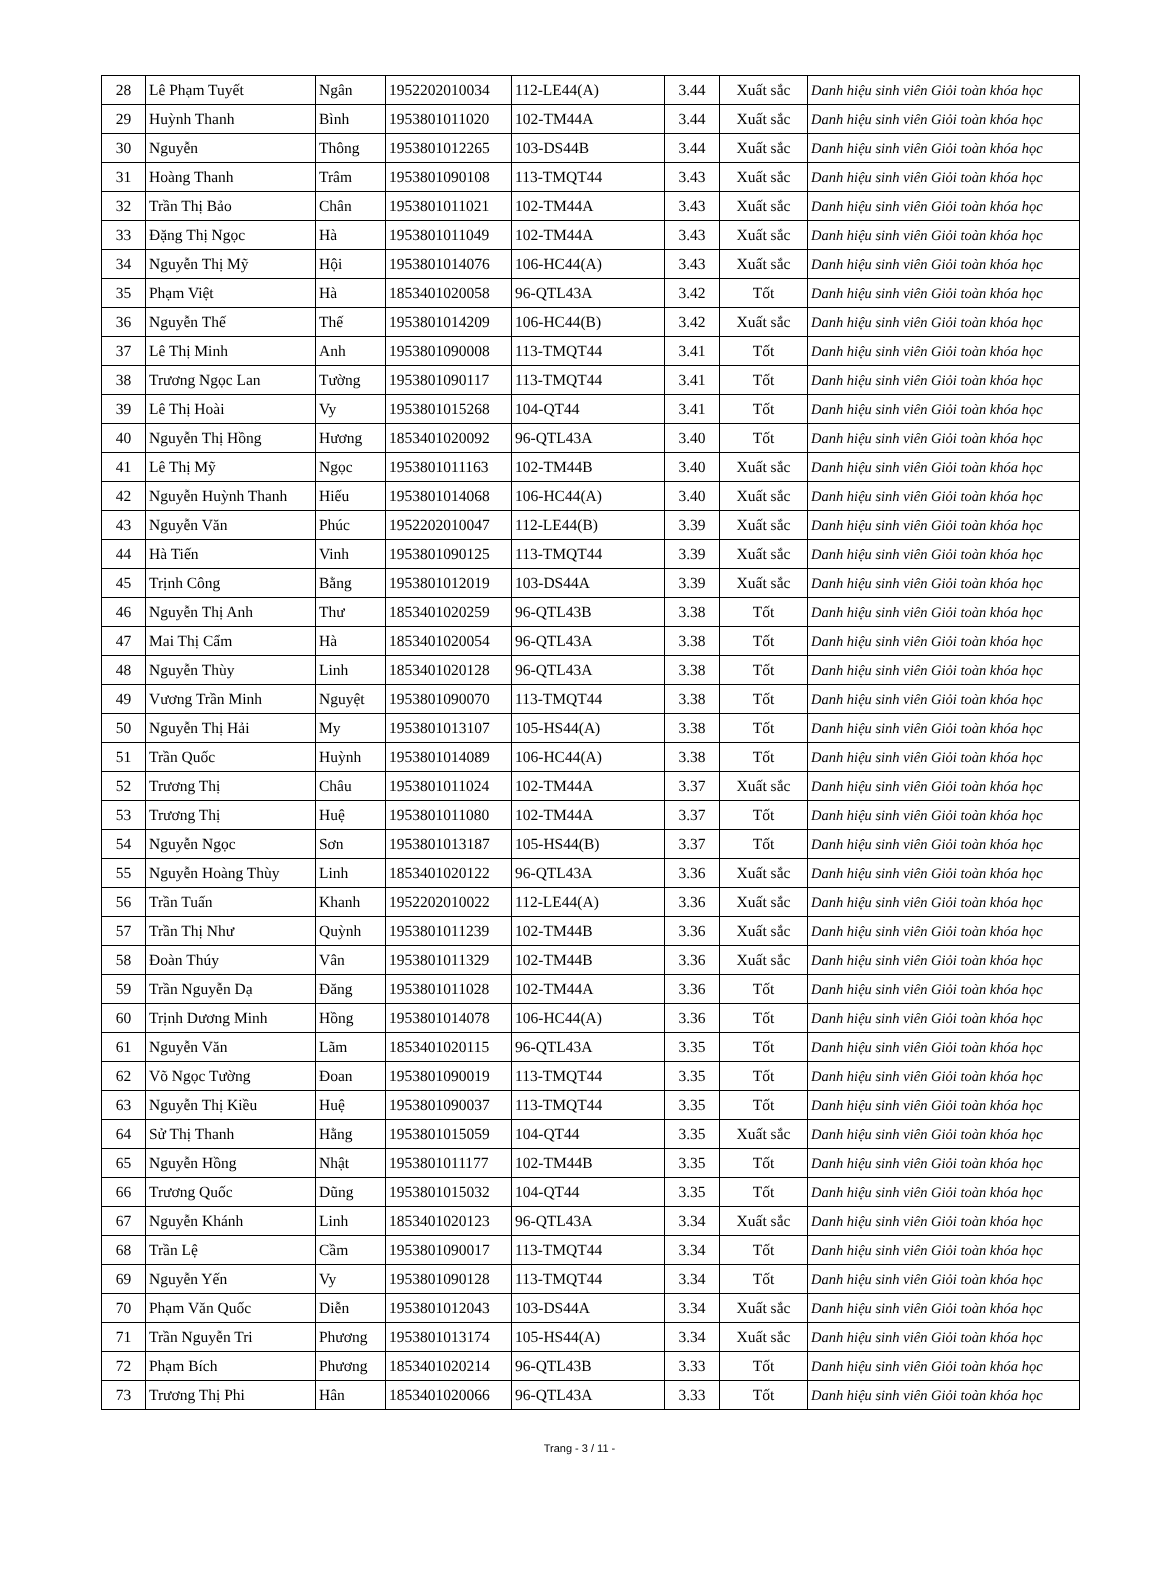| 28 | Lê Phạm Tuyết | Ngân | 1952202010034 | 112-LE44(A) | 3.44 | Xuất sắc | Danh hiệu sinh viên Giỏi toàn khóa học |
| 29 | Huỳnh Thanh | Bình | 1953801011020 | 102-TM44A | 3.44 | Xuất sắc | Danh hiệu sinh viên Giỏi toàn khóa học |
| 30 | Nguyễn | Thông | 1953801012265 | 103-DS44B | 3.44 | Xuất sắc | Danh hiệu sinh viên Giỏi toàn khóa học |
| 31 | Hoàng Thanh | Trâm | 1953801090108 | 113-TMQT44 | 3.43 | Xuất sắc | Danh hiệu sinh viên Giỏi toàn khóa học |
| 32 | Trần Thị Bảo | Chân | 1953801011021 | 102-TM44A | 3.43 | Xuất sắc | Danh hiệu sinh viên Giỏi toàn khóa học |
| 33 | Đặng Thị Ngọc | Hà | 1953801011049 | 102-TM44A | 3.43 | Xuất sắc | Danh hiệu sinh viên Giỏi toàn khóa học |
| 34 | Nguyễn Thị Mỹ | Hội | 1953801014076 | 106-HC44(A) | 3.43 | Xuất sắc | Danh hiệu sinh viên Giỏi toàn khóa học |
| 35 | Phạm Việt | Hà | 1853401020058 | 96-QTL43A | 3.42 | Tốt | Danh hiệu sinh viên Giỏi toàn khóa học |
| 36 | Nguyễn Thế | Thế | 1953801014209 | 106-HC44(B) | 3.42 | Xuất sắc | Danh hiệu sinh viên Giỏi toàn khóa học |
| 37 | Lê Thị Minh | Anh | 1953801090008 | 113-TMQT44 | 3.41 | Tốt | Danh hiệu sinh viên Giỏi toàn khóa học |
| 38 | Trương Ngọc Lan | Tường | 1953801090117 | 113-TMQT44 | 3.41 | Tốt | Danh hiệu sinh viên Giỏi toàn khóa học |
| 39 | Lê Thị Hoài | Vy | 1953801015268 | 104-QT44 | 3.41 | Tốt | Danh hiệu sinh viên Giỏi toàn khóa học |
| 40 | Nguyễn Thị Hồng | Hương | 1853401020092 | 96-QTL43A | 3.40 | Tốt | Danh hiệu sinh viên Giỏi toàn khóa học |
| 41 | Lê Thị Mỹ | Ngọc | 1953801011163 | 102-TM44B | 3.40 | Xuất sắc | Danh hiệu sinh viên Giỏi toàn khóa học |
| 42 | Nguyễn Huỳnh Thanh | Hiếu | 1953801014068 | 106-HC44(A) | 3.40 | Xuất sắc | Danh hiệu sinh viên Giỏi toàn khóa học |
| 43 | Nguyễn Văn | Phúc | 1952202010047 | 112-LE44(B) | 3.39 | Xuất sắc | Danh hiệu sinh viên Giỏi toàn khóa học |
| 44 | Hà Tiến | Vinh | 1953801090125 | 113-TMQT44 | 3.39 | Xuất sắc | Danh hiệu sinh viên Giỏi toàn khóa học |
| 45 | Trịnh Công | Bằng | 1953801012019 | 103-DS44A | 3.39 | Xuất sắc | Danh hiệu sinh viên Giỏi toàn khóa học |
| 46 | Nguyễn Thị Anh | Thư | 1853401020259 | 96-QTL43B | 3.38 | Tốt | Danh hiệu sinh viên Giỏi toàn khóa học |
| 47 | Mai Thị Cẩm | Hà | 1853401020054 | 96-QTL43A | 3.38 | Tốt | Danh hiệu sinh viên Giỏi toàn khóa học |
| 48 | Nguyễn Thùy | Linh | 1853401020128 | 96-QTL43A | 3.38 | Tốt | Danh hiệu sinh viên Giỏi toàn khóa học |
| 49 | Vương Trần Minh | Nguyệt | 1953801090070 | 113-TMQT44 | 3.38 | Tốt | Danh hiệu sinh viên Giỏi toàn khóa học |
| 50 | Nguyễn Thị Hải | My | 1953801013107 | 105-HS44(A) | 3.38 | Tốt | Danh hiệu sinh viên Giỏi toàn khóa học |
| 51 | Trần Quốc | Huỳnh | 1953801014089 | 106-HC44(A) | 3.38 | Tốt | Danh hiệu sinh viên Giỏi toàn khóa học |
| 52 | Trương Thị | Châu | 1953801011024 | 102-TM44A | 3.37 | Xuất sắc | Danh hiệu sinh viên Giỏi toàn khóa học |
| 53 | Trương Thị | Huệ | 1953801011080 | 102-TM44A | 3.37 | Tốt | Danh hiệu sinh viên Giỏi toàn khóa học |
| 54 | Nguyễn Ngọc | Sơn | 1953801013187 | 105-HS44(B) | 3.37 | Tốt | Danh hiệu sinh viên Giỏi toàn khóa học |
| 55 | Nguyễn Hoàng Thùy | Linh | 1853401020122 | 96-QTL43A | 3.36 | Xuất sắc | Danh hiệu sinh viên Giỏi toàn khóa học |
| 56 | Trần Tuấn | Khanh | 1952202010022 | 112-LE44(A) | 3.36 | Xuất sắc | Danh hiệu sinh viên Giỏi toàn khóa học |
| 57 | Trần Thị Như | Quỳnh | 1953801011239 | 102-TM44B | 3.36 | Xuất sắc | Danh hiệu sinh viên Giỏi toàn khóa học |
| 58 | Đoàn Thúy | Vân | 1953801011329 | 102-TM44B | 3.36 | Xuất sắc | Danh hiệu sinh viên Giỏi toàn khóa học |
| 59 | Trần Nguyễn Dạ | Đăng | 1953801011028 | 102-TM44A | 3.36 | Tốt | Danh hiệu sinh viên Giỏi toàn khóa học |
| 60 | Trịnh Dương Minh | Hồng | 1953801014078 | 106-HC44(A) | 3.36 | Tốt | Danh hiệu sinh viên Giỏi toàn khóa học |
| 61 | Nguyễn Văn | Lãm | 1853401020115 | 96-QTL43A | 3.35 | Tốt | Danh hiệu sinh viên Giỏi toàn khóa học |
| 62 | Võ Ngọc Tường | Đoan | 1953801090019 | 113-TMQT44 | 3.35 | Tốt | Danh hiệu sinh viên Giỏi toàn khóa học |
| 63 | Nguyễn Thị Kiều | Huệ | 1953801090037 | 113-TMQT44 | 3.35 | Tốt | Danh hiệu sinh viên Giỏi toàn khóa học |
| 64 | Sử Thị Thanh | Hằng | 1953801015059 | 104-QT44 | 3.35 | Xuất sắc | Danh hiệu sinh viên Giỏi toàn khóa học |
| 65 | Nguyễn Hồng | Nhật | 1953801011177 | 102-TM44B | 3.35 | Tốt | Danh hiệu sinh viên Giỏi toàn khóa học |
| 66 | Trương Quốc | Dũng | 1953801015032 | 104-QT44 | 3.35 | Tốt | Danh hiệu sinh viên Giỏi toàn khóa học |
| 67 | Nguyễn Khánh | Linh | 1853401020123 | 96-QTL43A | 3.34 | Xuất sắc | Danh hiệu sinh viên Giỏi toàn khóa học |
| 68 | Trần Lệ | Cầm | 1953801090017 | 113-TMQT44 | 3.34 | Tốt | Danh hiệu sinh viên Giỏi toàn khóa học |
| 69 | Nguyễn Yến | Vy | 1953801090128 | 113-TMQT44 | 3.34 | Tốt | Danh hiệu sinh viên Giỏi toàn khóa học |
| 70 | Phạm Văn Quốc | Diễn | 1953801012043 | 103-DS44A | 3.34 | Xuất sắc | Danh hiệu sinh viên Giỏi toàn khóa học |
| 71 | Trần Nguyễn Tri | Phương | 1953801013174 | 105-HS44(A) | 3.34 | Xuất sắc | Danh hiệu sinh viên Giỏi toàn khóa học |
| 72 | Phạm Bích | Phương | 1853401020214 | 96-QTL43B | 3.33 | Tốt | Danh hiệu sinh viên Giỏi toàn khóa học |
| 73 | Trương Thị Phi | Hân | 1853401020066 | 96-QTL43A | 3.33 | Tốt | Danh hiệu sinh viên Giỏi toàn khóa học |
Trang - 3 / 11 -